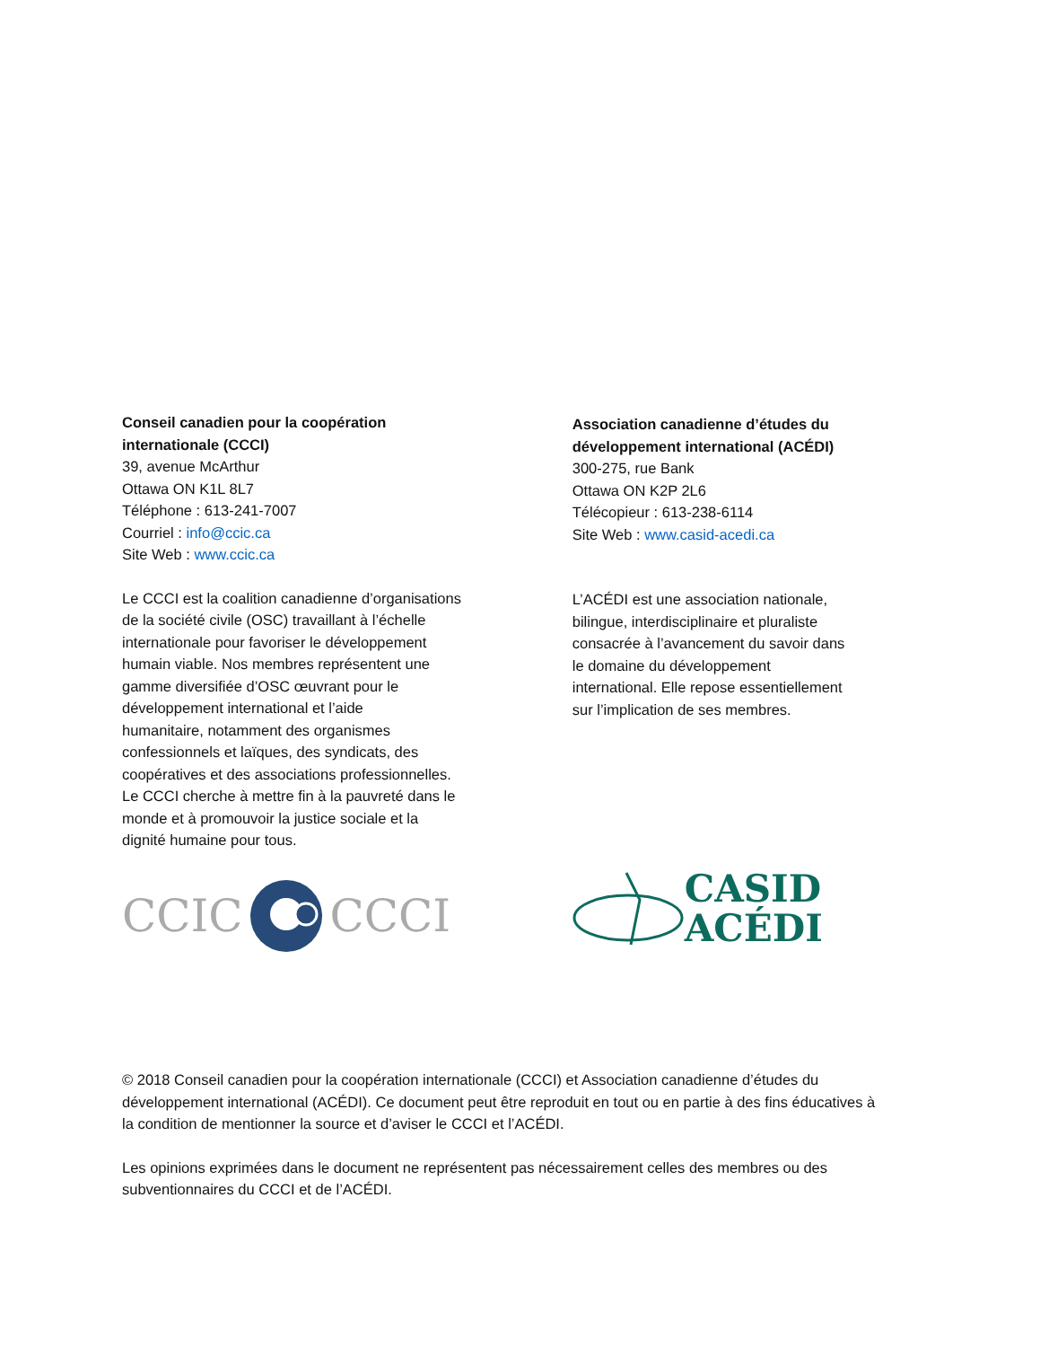Conseil canadien pour la coopération
internationale (CCCI)
39, avenue McArthur
Ottawa ON K1L 8L7
Téléphone : 613-241-7007
Courriel : info@ccic.ca
Site Web : www.ccic.ca
Le CCCI est la coalition canadienne d’organisations
de la société civile (OSC) travaillant à l’échelle
internationale pour favoriser le développement
humain viable. Nos membres représentent une
gamme diversifiée d’OSC œuvrant pour le
développement international et l’aide
humanitaire, notamment des organismes
confessionnels et laïques, des syndicats, des
coopératives et des associations professionnelles.
Le CCCI cherche à mettre fin à la pauvreté dans le
monde et à promouvoir la justice sociale et la
dignité humaine pour tous.
CCIC CCCI
Association canadienne d’études du
développement international (ACÉDI)
300-275, rue Bank
Ottawa ON K2P 2L6
Télécopieur : 613-238-6114
Site Web : www.casid-acedi.ca
L’ACÉDI est une association nationale,
bilingue, interdisciplinaire et pluraliste
consacrée à l’avancement du savoir dans
le domaine du développement
international. Elle repose essentiellement
sur l’implication de ses membres.
CASID
ACÉDI
© 2018 Conseil canadien pour la coopération internationale (CCCI) et Association canadienne d’études du développement international (ACÉDI). Ce document peut être reproduit en tout ou en partie à des fins éducatives à la condition de mentionner la source et d’aviser le CCCI et l’ACÉDI.
Les opinions exprimées dans le document ne représentent pas nécessairement celles des membres ou des subventionnaires du CCCI et de l’ACÉDI.